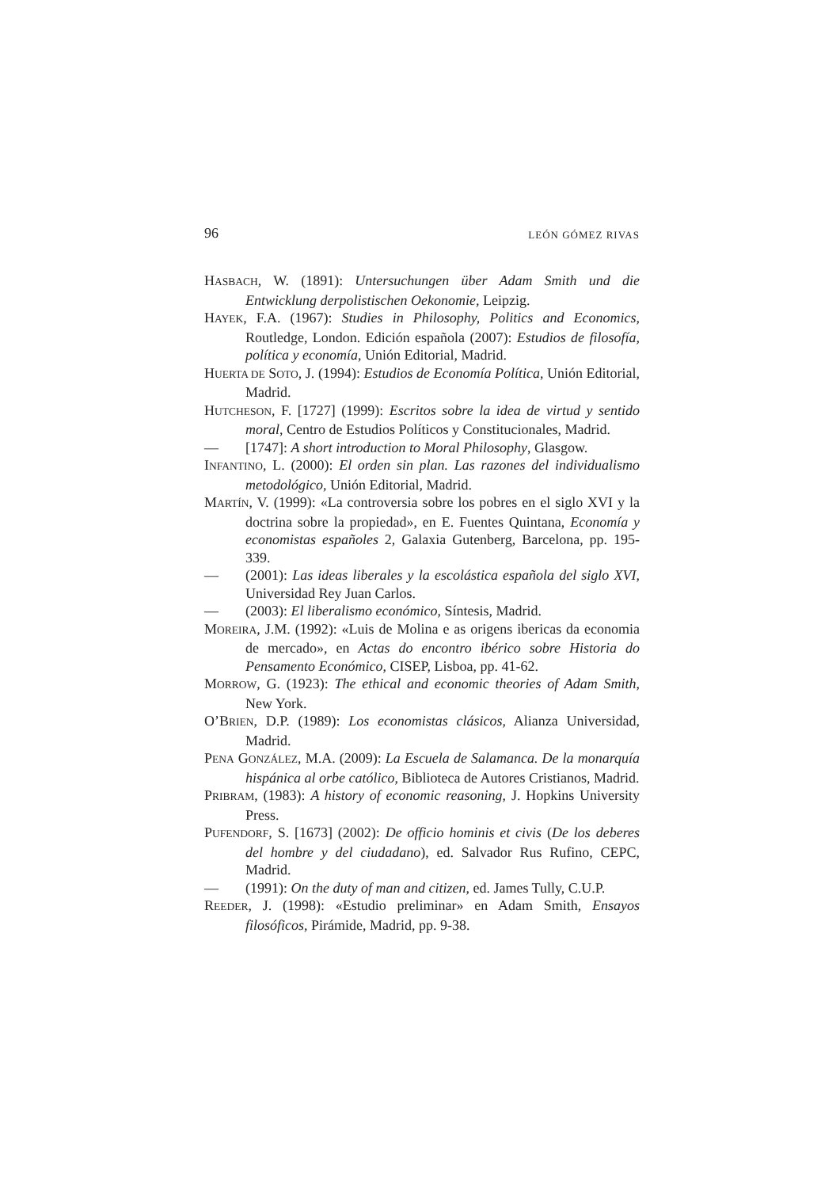96 LEÓN GÓMEZ RIVAS
HASBACH, W. (1891): Untersuchungen über Adam Smith und die Entwicklung derpolistischen Oekonomie, Leipzig.
HAYEK, F.A. (1967): Studies in Philosophy, Politics and Economics, Routledge, London. Edición española (2007): Estudios de filosofía, política y economía, Unión Editorial, Madrid.
HUERTA DE SOTO, J. (1994): Estudios de Economía Política, Unión Editorial, Madrid.
HUTCHESON, F. [1727] (1999): Escritos sobre la idea de virtud y sentido moral, Centro de Estudios Políticos y Constitucionales, Madrid.
— [1747]: A short introduction to Moral Philosophy, Glasgow.
INFANTINO, L. (2000): El orden sin plan. Las razones del individualismo metodológico, Unión Editorial, Madrid.
MARTÍN, V. (1999): «La controversia sobre los pobres en el siglo XVI y la doctrina sobre la propiedad», en E. Fuentes Quintana, Economía y economistas españoles 2, Galaxia Gutenberg, Barcelona, pp. 195-339.
— (2001): Las ideas liberales y la escolástica española del siglo XVI, Universidad Rey Juan Carlos.
— (2003): El liberalismo económico, Síntesis, Madrid.
MOREIRA, J.M. (1992): «Luis de Molina e as origens ibericas da economia de mercado», en Actas do encontro ibérico sobre Historia do Pensamento Económico, CISEP, Lisboa, pp. 41-62.
MORROW, G. (1923): The ethical and economic theories of Adam Smith, New York.
O’BRIEN, D.P. (1989): Los economistas clásicos, Alianza Universidad, Madrid.
PENA GONZÁLEZ, M.A. (2009): La Escuela de Salamanca. De la monarquía hispánica al orbe católico, Biblioteca de Autores Cristianos, Madrid.
PRIBRAM, (1983): A history of economic reasoning, J. Hopkins University Press.
PUFENDORF, S. [1673] (2002): De officio hominis et civis (De los deberes del hombre y del ciudadano), ed. Salvador Rus Rufino, CEPC, Madrid.
— (1991): On the duty of man and citizen, ed. James Tully, C.U.P.
REEDER, J. (1998): «Estudio preliminar» en Adam Smith, Ensayos filosóficos, Pirámide, Madrid, pp. 9-38.